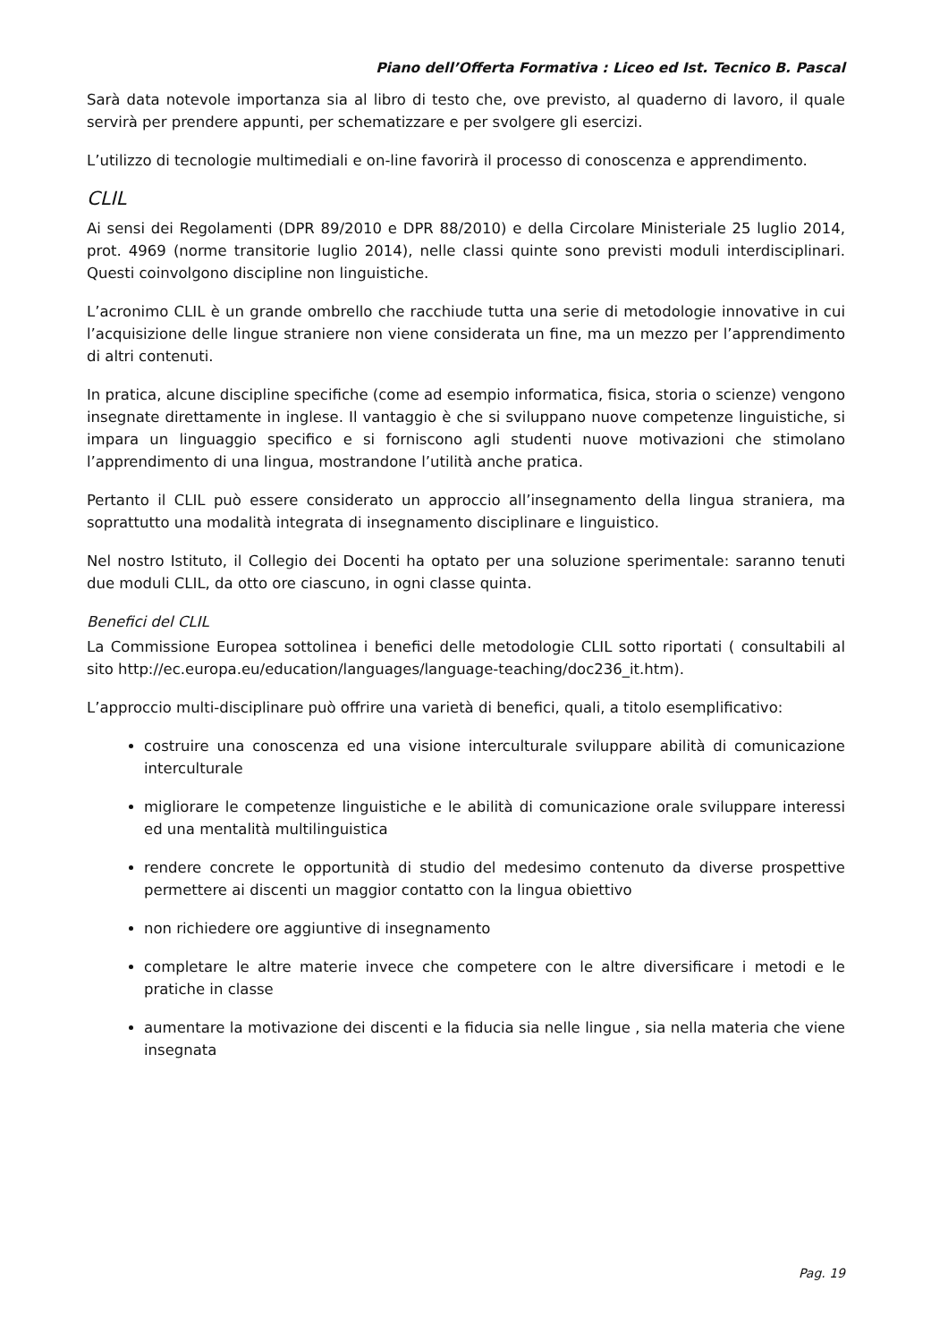Piano dell’Offerta Formativa : Liceo ed Ist. Tecnico B. Pascal
Sarà data notevole importanza sia al libro di testo che, ove previsto, al quaderno di lavoro, il quale servirà per prendere appunti, per schematizzare e per svolgere gli esercizi.
L’utilizzo di tecnologie multimediali e on-line favorirà il processo di conoscenza e apprendimento.
CLIL
Ai sensi dei Regolamenti (DPR 89/2010 e DPR 88/2010) e della Circolare Ministeriale 25 luglio 2014, prot. 4969 (norme transitorie luglio 2014), nelle classi quinte sono previsti moduli interdisciplinari. Questi coinvolgono discipline non linguistiche.
L’acronimo CLIL è un grande ombrello che racchiude tutta una serie di metodologie innovative in cui l’acquisizione delle lingue straniere non viene considerata un fine, ma un mezzo per l’apprendimento di altri contenuti.
In pratica, alcune discipline specifiche (come ad esempio informatica, fisica, storia o scienze) vengono insegnate direttamente in inglese. Il vantaggio è che si sviluppano nuove competenze linguistiche, si impara un linguaggio specifico e si forniscono agli studenti nuove motivazioni che stimolano l’apprendimento di una lingua, mostrandone l’utilità anche pratica.
Pertanto il CLIL può essere considerato un approccio all’insegnamento della lingua straniera, ma soprattutto una modalità integrata di insegnamento disciplinare e linguistico.
Nel nostro Istituto, il Collegio dei Docenti ha optato per una soluzione sperimentale: saranno tenuti due moduli CLIL, da otto ore ciascuno, in ogni classe quinta.
Benefici del CLIL
La Commissione Europea sottolinea i benefici delle metodologie CLIL sotto riportati ( consultabili al sito http://ec.europa.eu/education/languages/language-teaching/doc236_it.htm).
L’approccio multi-disciplinare può offrire una varietà di benefici, quali, a titolo esemplificativo:
costruire una conoscenza ed una visione interculturale sviluppare abilità di comunicazione interculturale
migliorare le competenze linguistiche e le abilità di comunicazione orale sviluppare interessi ed una mentalità multilinguistica
rendere concrete le opportunità di studio del medesimo contenuto da diverse prospettive permettere ai discenti un maggior contatto con la lingua obiettivo
non richiedere ore aggiuntive di insegnamento
completare le altre materie invece che competere con le altre diversificare i metodi e le pratiche in classe
aumentare la motivazione dei discenti e la fiducia sia nelle lingue , sia nella materia che viene insegnata
Pag. 19